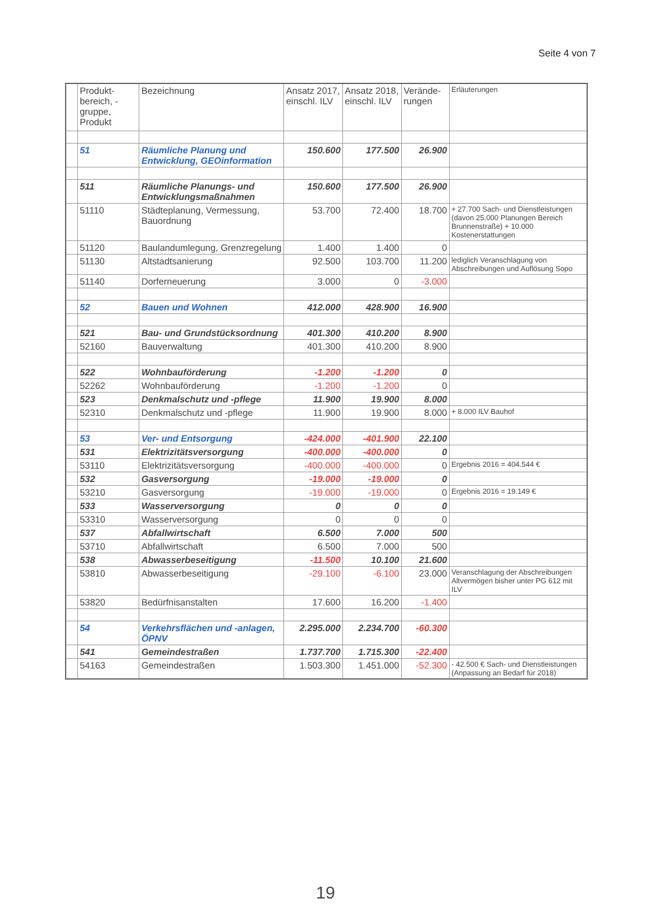Seite 4 von 7
| | Produkt-bereich, -gruppe, Produkt | Bezeichnung | Ansatz 2017, einschl. ILV | Ansatz 2018, einschl. ILV | Verände-rungen | Erläuterungen |
| --- | --- | --- | --- | --- | --- | --- |
| | 51 | Räumliche Planung und Entwicklung, GEOinformation | 150.600 | 177.500 | 26.900 | |
| | 511 | Räumliche Planungs- und Entwicklungsmaßnahmen | 150.600 | 177.500 | 26.900 | |
| | 51110 | Städteplanung, Vermessung, Bauordnung | 53.700 | 72.400 | 18.700 | + 27.700 Sach- und Dienstleistungen (davon 25.000 Planungen Bereich Brunnenstraße) + 10.000 Kostenerstattungen |
| | 51120 | Baulandumlegung, Grenzregelung | 1.400 | 1.400 | 0 | |
| | 51130 | Altstadtsanierung | 92.500 | 103.700 | 11.200 | lediglich Veranschlagung von Abschreibungen und Auflösung Sopo |
| | 51140 | Dorferneuerung | 3.000 | 0 | -3.000 | |
| | 52 | Bauen und Wohnen | 412.000 | 428.900 | 16.900 | |
| | 521 | Bau- und Grundstücksordnung | 401.300 | 410.200 | 8.900 | |
| | 52160 | Bauverwaltung | 401.300 | 410.200 | 8.900 | |
| | 522 | Wohnbauförderung | -1.200 | -1.200 | 0 | |
| | 52262 | Wohnbauförderung | -1.200 | -1.200 | 0 | |
| | 523 | Denkmalschutz und -pflege | 11.900 | 19.900 | 8.000 | |
| | 52310 | Denkmalschutz und -pflege | 11.900 | 19.900 | 8.000 | + 8.000 ILV Bauhof |
| | 53 | Ver- und Entsorgung | -424.000 | -401.900 | 22.100 | |
| | 531 | Elektrizitätsversorgung | -400.000 | -400.000 | 0 | |
| | 53110 | Elektrizitätsversorgung | -400.000 | -400.000 | 0 | Ergebnis 2016 = 404.544 € |
| | 532 | Gasversorgung | -19.000 | -19.000 | 0 | |
| | 53210 | Gasversorgung | -19.000 | -19.000 | 0 | Ergebnis 2016 = 19.149 € |
| | 533 | Wasserversorgung | 0 | 0 | 0 | |
| | 53310 | Wasserversorgung | 0 | 0 | 0 | |
| | 537 | Abfallwirtschaft | 6.500 | 7.000 | 500 | |
| | 53710 | Abfallwirtschaft | 6.500 | 7.000 | 500 | |
| | 538 | Abwasserbeseitigung | -11.500 | 10.100 | 21.600 | |
| | 53810 | Abwasserbeseitigung | -29.100 | -6.100 | 23.000 | Veranschlagung der Abschreibungen Altvermögen bisher unter PG 612 mit ILV |
| | 53820 | Bedürfnisanstalten | 17.600 | 16.200 | -1.400 | |
| | 54 | Verkehrsflächen und -anlagen, ÖPNV | 2.295.000 | 2.234.700 | -60.300 | |
| | 541 | Gemeindestraßen | 1.737.700 | 1.715.300 | -22.400 | |
| | 54163 | Gemeindestraßen | 1.503.300 | 1.451.000 | -52.300 | - 42.500 € Sach- und Dienstleistungen (Anpassung an Bedarf für 2018) |
19